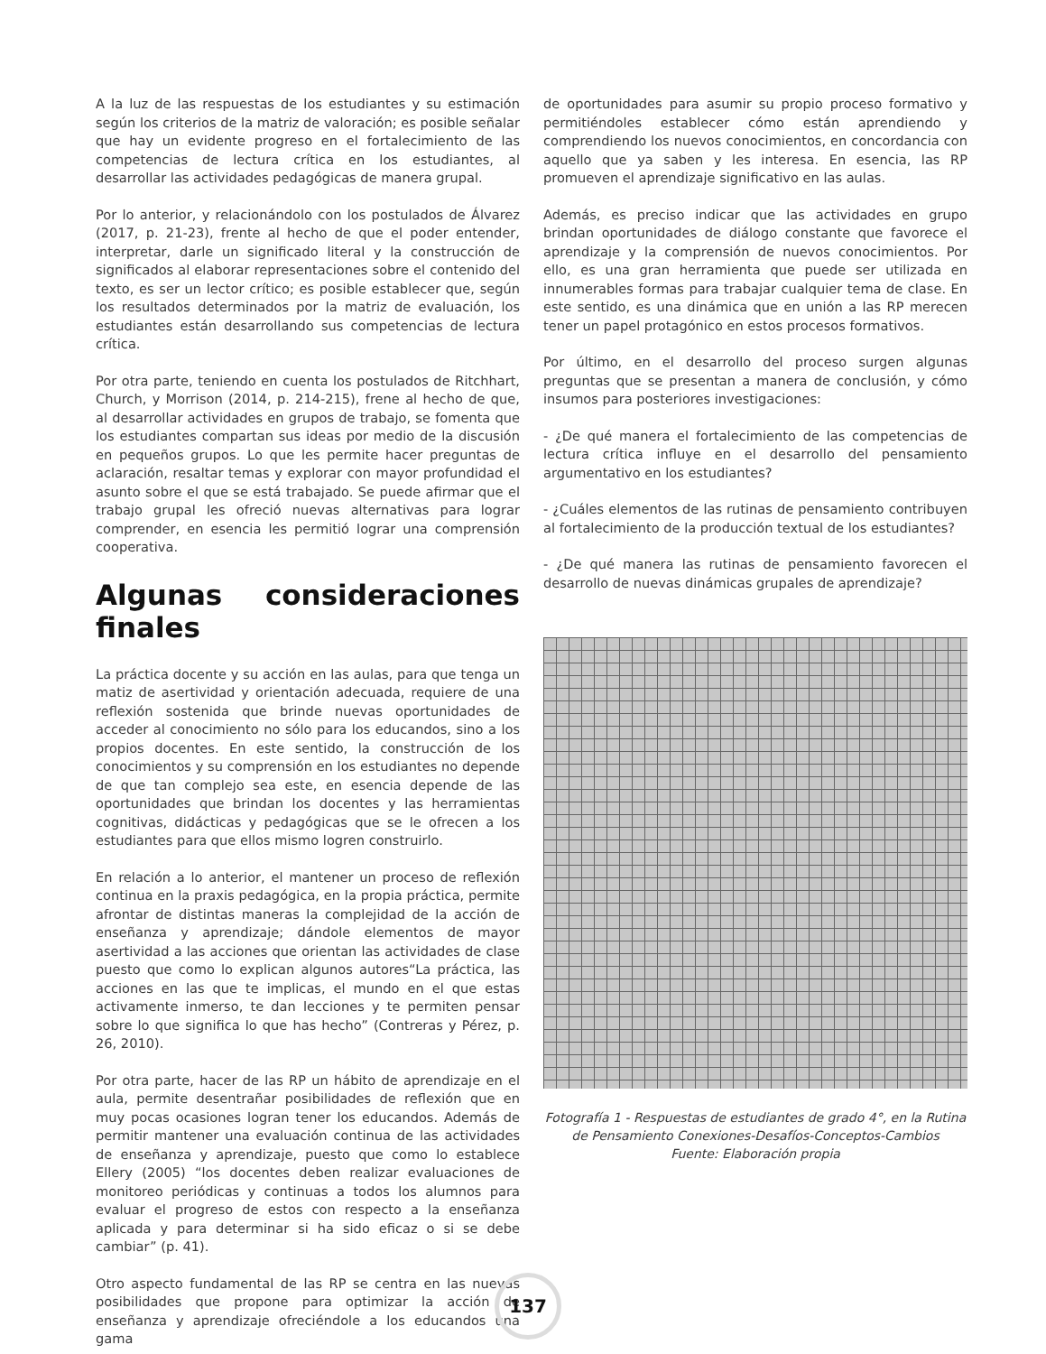A la luz de las respuestas de los estudiantes y su estimación según los criterios de la matriz de valoración; es posible señalar que hay un evidente progreso en el fortalecimiento de las competencias de lectura crítica en los estudiantes, al desarrollar las actividades pedagógicas de manera grupal.
Por lo anterior, y relacionándolo con los postulados de Álvarez (2017, p. 21-23), frente al hecho de que el poder entender, interpretar, darle un significado literal y la construcción de significados al elaborar representaciones sobre el contenido del texto, es ser un lector crítico; es posible establecer que, según los resultados determinados por la matriz de evaluación, los estudiantes están desarrollando sus competencias de lectura crítica.
Por otra parte, teniendo en cuenta los postulados de Ritchhart, Church, y Morrison (2014, p. 214-215), frene al hecho de que, al desarrollar actividades en grupos de trabajo, se fomenta que los estudiantes compartan sus ideas por medio de la discusión en pequeños grupos. Lo que les permite hacer preguntas de aclaración, resaltar temas y explorar con mayor profundidad el asunto sobre el que se está trabajado. Se puede afirmar que el trabajo grupal les ofreció nuevas alternativas para lograr comprender, en esencia les permitió lograr una comprensión cooperativa.
Algunas consideraciones finales
La práctica docente y su acción en las aulas, para que tenga un matiz de asertividad y orientación adecuada, requiere de una reflexión sostenida que brinde nuevas oportunidades de acceder al conocimiento no sólo para los educandos, sino a los propios docentes. En este sentido, la construcción de los conocimientos y su comprensión en los estudiantes no depende de que tan complejo sea este, en esencia depende de las oportunidades que brindan los docentes y las herramientas cognitivas, didácticas y pedagógicas que se le ofrecen a los estudiantes para que ellos mismo logren construirlo.
En relación a lo anterior, el mantener un proceso de reflexión continua en la praxis pedagógica, en la propia práctica, permite afrontar de distintas maneras la complejidad de la acción de enseñanza y aprendizaje; dándole elementos de mayor asertividad a las acciones que orientan las actividades de clase puesto que como lo explican algunos autores“La práctica, las acciones en las que te implicas, el mundo en el que estas activamente inmerso, te dan lecciones y te permiten pensar sobre lo que significa lo que has hecho” (Contreras y Pérez, p. 26, 2010).
Por otra parte, hacer de las RP un hábito de aprendizaje en el aula, permite desentrañar posibilidades de reflexión que en muy pocas ocasiones logran tener los educandos. Además de permitir mantener una evaluación continua de las actividades de enseñanza y aprendizaje, puesto que como lo establece Ellery (2005) “los docentes deben realizar evaluaciones de monitoreo periódicas y continuas a todos los alumnos para evaluar el progreso de estos con respecto a la enseñanza aplicada y para determinar si ha sido eficaz o si se debe cambiar” (p. 41).
Otro aspecto fundamental de las RP se centra en las nuevas posibilidades que propone para optimizar la acción de enseñanza y aprendizaje ofreciéndole a los educandos una gama
de oportunidades para asumir su propio proceso formativo y permitiéndoles establecer cómo están aprendiendo y comprendiendo los nuevos conocimientos, en concordancia con aquello que ya saben y les interesa. En esencia, las RP promueven el aprendizaje significativo en las aulas.
Además, es preciso indicar que las actividades en grupo brindan oportunidades de diálogo constante que favorece el aprendizaje y la comprensión de nuevos conocimientos. Por ello, es una gran herramienta que puede ser utilizada en innumerables formas para trabajar cualquier tema de clase. En este sentido, es una dinámica que en unión a las RP merecen tener un papel protagónico en estos procesos formativos.
Por último, en el desarrollo del proceso surgen algunas preguntas que se presentan a manera de conclusión, y cómo insumos para posteriores investigaciones:
- ¿De qué manera el fortalecimiento de las competencias de lectura crítica influye en el desarrollo del pensamiento argumentativo en los estudiantes?
- ¿Cuáles elementos de las rutinas de pensamiento contribuyen al fortalecimiento de la producción textual de los estudiantes?
- ¿De qué manera las rutinas de pensamiento favorecen el desarrollo de nuevas dinámicas grupales de aprendizaje?
Fotografía 1 - Respuestas de estudiantes de grado 4°, en la Rutina de Pensamiento Conexiones-Desafíos-Conceptos-Cambios
Fuente: Elaboración propia
137